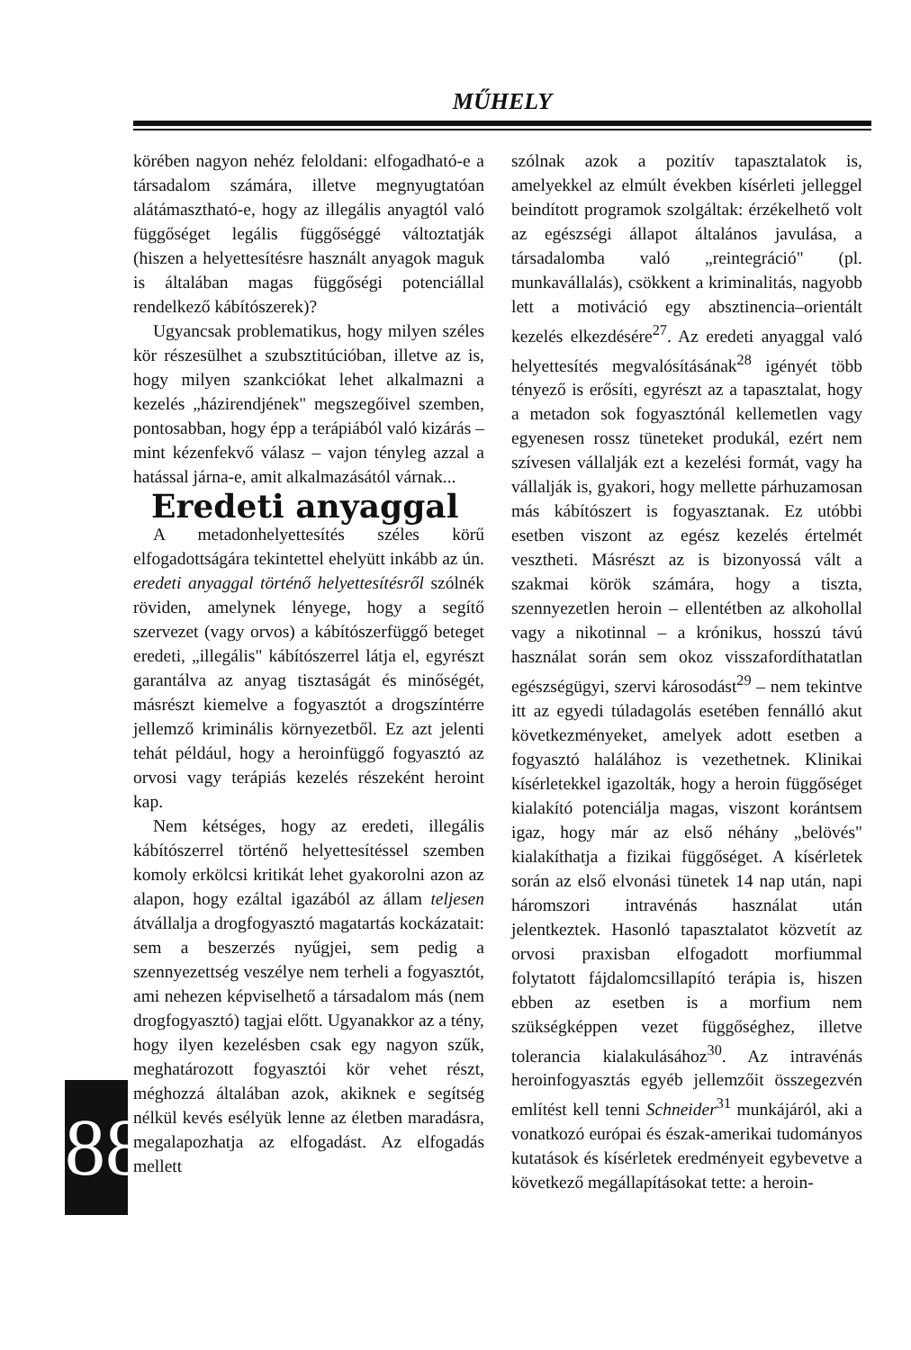MŰHELY
88
körében nagyon nehéz feloldani: elfogadható-e a társadalom számára, illetve megnyugtatóan alátámasztható-e, hogy az illegális anyagtól való függőséget legális függőséggé változtatják (hiszen a helyettesítésre használt anyagok maguk is általában magas függőségi potenciállal rendelkező kábítószerek)?
Ugyancsak problematikus, hogy milyen széles kör részesülhet a szubsztitúcióban, illetve az is, hogy milyen szankciókat lehet alkalmazni a kezelés „házirendjének" megszegőivel szemben, pontosabban, hogy épp a terápiából való kizárás – mint kézenfekvő válasz – vajon tényleg azzal a hatással járna-e, amit alkalmazásától várnak...
Eredeti anyaggal
A metadonhelyettesítés széles körű elfogadottságára tekintettel ehelyütt inkább az ún. eredeti anyaggal történő helyettesítésről szólnék röviden, amelynek lényege, hogy a segítő szervezet (vagy orvos) a kábítószerfüggő beteget eredeti, „illegális" kábítószerrel látja el, egyrészt garantálva az anyag tisztaságát és minőségét, másrészt kiemelve a fogyasztót a drogszíntérre jellemző kriminális környezetből. Ez azt jelenti tehát például, hogy a heroinfüggő fogyasztó az orvosi vagy terápiás kezelés részeként heroint kap.
Nem kétséges, hogy az eredeti, illegális kábítószerrel történő helyettesítéssel szemben komoly erkölcsi kritikát lehet gyakorolni azon az alapon, hogy ezáltal igazából az állam teljesen átvállalja a drogfogyasztó magatartás kockázatait: sem a beszerzés nyűgjei, sem pedig a szennyezettség veszélye nem terheli a fogyasztót, ami nehezen képviselhető a társadalom más (nem drogfogyasztó) tagjai előtt. Ugyanakkor az a tény, hogy ilyen kezelésben csak egy nagyon szűk, meghatározott fogyasztói kör vehet részt, méghozzá általában azok, akiknek e segítség nélkül kevés esélyük lenne az életben maradásra, megalapozhatja az elfogadást. Az elfogadás mellett
szólnak azok a pozitív tapasztalatok is, amelyekkel az elmúlt években kísérleti jelleggel beindított programok szolgáltak: érzékelhető volt az egészségi állapot általános javulása, a társadalomba való „reintegráció" (pl. munkavállalás), csökkent a kriminalitás, nagyobb lett a motiváció egy absztinencia–orientált kezelés elkezdésére<sup>27</sup>. Az eredeti anyaggal való helyettesítés megvalósításának<sup>28</sup> igényét több tényező is erősíti, egyrészt az a tapasztalat, hogy a metadon sok fogyasztónál kellemetlen vagy egyenesen rossz tüneteket produkál, ezért nem szívesen vállalják ezt a kezelési formát, vagy ha vállalják is, gyakori, hogy mellette párhuzamosan más kábítószert is fogyasztanak. Ez utóbbi esetben viszont az egész kezelés értelmét vesztheti. Másrészt az is bizonyossá vált a szakmai körök számára, hogy a tiszta, szennyezetlen heroin – ellentétben az alkohollal vagy a nikotinnal – a krónikus, hosszú távú használat során sem okoz visszafordíthatatlan egészségügyi, szervi károsodást<sup>29</sup> – nem tekintve itt az egyedi túladagolás esetében fennálló akut következményeket, amelyek adott esetben a fogyasztó halálához is vezethetnek. Klinikai kísérletekkel igazolták, hogy a heroin függőséget kialakító potenciálja magas, viszont korántsem igaz, hogy már az első néhány „belövés" kialakíthatja a fizikai függőséget. A kísérletek során az első elvonási tünetek 14 nap után, napi háromszori intravénás használat után jelentkeztek. Hasonló tapasztalatot közvetít az orvosi praxisban elfogadott morfiummal folytatott fájdalomcsillapító terápia is, hiszen ebben az esetben is a morfium nem szükségképpen vezet függőséghez, illetve tolerancia kialakulásához<sup>30</sup>. Az intravénás heroinfogyasztás egyéb jellemzőit összegezvén említést kell tenni Schneider<sup>31</sup> munkájáról, aki a vonatkozó európai és észak-amerikai tudományos kutatások és kísérletek eredményeit egybevetve a következő megállapításokat tette: a heroin-